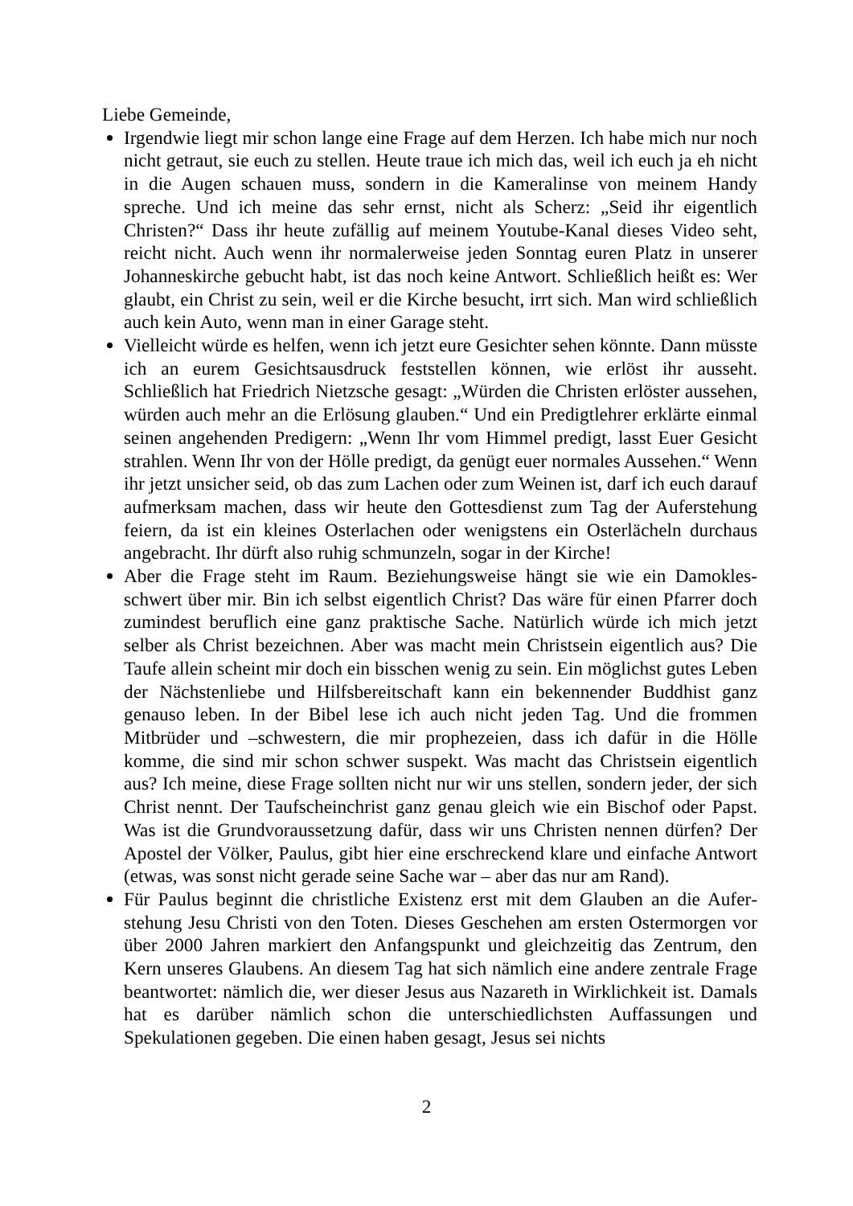Liebe Gemeinde,
Irgendwie liegt mir schon lange eine Frage auf dem Herzen. Ich habe mich nur noch nicht getraut, sie euch zu stellen. Heute traue ich mich das, weil ich euch ja eh nicht in die Augen schauen muss, sondern in die Kameralinse von meinem Handy spreche. Und ich meine das sehr ernst, nicht als Scherz: „Seid ihr ei­gentlich Christen?“ Dass ihr heute zufällig auf meinem Youtube-Kanal dieses Video seht, reicht nicht. Auch wenn ihr normalerweise jeden Sonntag euren Platz in unserer Johanneskirche gebucht habt, ist das noch keine Antwort. Schließlich heißt es: Wer glaubt, ein Christ zu sein, weil er die Kirche besucht, irrt sich. Man wird schließlich auch kein Auto, wenn man in einer Garage steht.
Vielleicht würde es helfen, wenn ich jetzt eure Gesichter sehen könnte. Dann müsste ich an eurem Gesichtsausdruck feststellen können, wie erlöst ihr aus­seht. Schließlich hat Friedrich Nietzsche gesagt: „Würden die Christen erlöster aussehen, würden auch mehr an die Erlösung glauben.“ Und ein Predigtlehrer erklärte einmal seinen angehenden Predigern: „Wenn Ihr vom Himmel predigt, lasst Euer Gesicht strahlen. Wenn Ihr von der Hölle predigt, da genügt euer normales Aussehen.“ Wenn ihr jetzt unsicher seid, ob das zum Lachen oder zum Weinen ist, darf ich euch darauf aufmerksam machen, dass wir heute den Gottesdienst zum Tag der Auferstehung feiern, da ist ein kleines Osterlachen oder wenigstens ein Osterlächeln durchaus angebracht. Ihr dürft also ruhig schmunzeln, sogar in der Kirche!
Aber die Frage steht im Raum. Beziehungsweise hängt sie wie ein Damokles­schwert über mir. Bin ich selbst eigentlich Christ? Das wäre für einen Pfarrer doch zumindest beruflich eine ganz praktische Sache. Natürlich würde ich mich jetzt selber als Christ bezeichnen. Aber was macht mein Christsein eigentlich aus? Die Taufe allein scheint mir doch ein bisschen wenig zu sein. Ein mög­lichst gutes Leben der Nächstenliebe und Hilfsbereitschaft kann ein bekennen­der Buddhist ganz genauso leben. In der Bibel lese ich auch nicht jeden Tag. Und die frommen Mitbrüder und –schwestern, die mir prophezeien, dass ich dafür in die Hölle komme, die sind mir schon schwer suspekt. Was macht das Christsein eigentlich aus? Ich meine, diese Frage sollten nicht nur wir uns stel­len, sondern jeder, der sich Christ nennt. Der Taufscheinchrist ganz genau gleich wie ein Bischof oder Papst. Was ist die Grundvoraussetzung dafür, dass wir uns Christen nennen dürfen? Der Apostel der Völker, Paulus, gibt hier eine erschreckend klare und einfache Antwort (etwas, was sonst nicht gerade seine Sache war – aber das nur am Rand).
Für Paulus beginnt die christliche Existenz erst mit dem Glauben an die Aufer­stehung Jesu Christi von den Toten. Dieses Geschehen am ersten Ostermorgen vor über 2000 Jahren markiert den Anfangspunkt und gleichzeitig das Zentrum, den Kern unseres Glaubens. An diesem Tag hat sich nämlich eine andere zent­rale Frage beantwortet: nämlich die, wer dieser Jesus aus Nazareth in Wirklich­keit ist. Damals hat es darüber nämlich schon die unterschiedlichsten Auffas­sungen und Spekulationen gegeben. Die einen haben gesagt, Jesus sei nichts
2